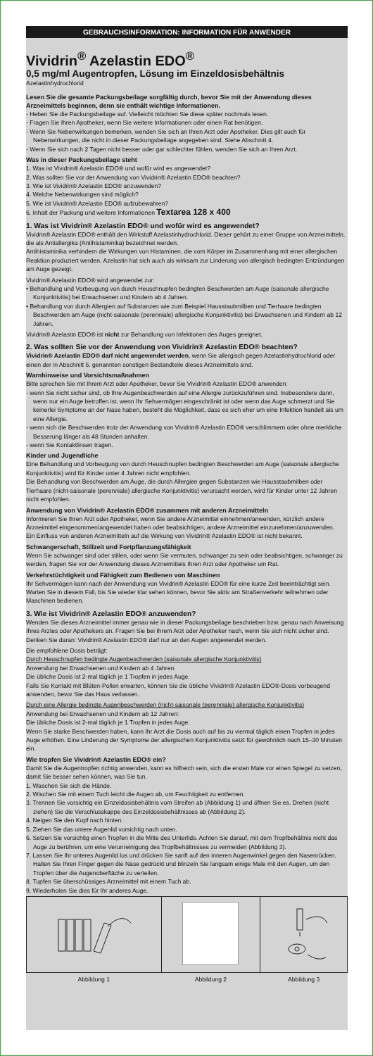GEBRAUCHSINFORMATION: INFORMATION FÜR ANWENDER
Vividrin<sup>®</sup> Azelastin EDO<sup>®</sup>
0,5 mg/ml Augentropfen, Lösung im Einzeldosisbehältnis
Azelastinhydrochlorid
Lesen Sie die gesamte Packungsbeilage sorgfältig durch, bevor Sie mit der Anwendung dieses Arzneimittels beginnen, denn sie enthält wichtige Informationen.
- Heben Sie die Packungsbeilage auf. Vielleicht möchten Sie diese später nochmals lesen.
- Fragen Sie Ihren Apotheker, wenn Sie weitere Informationen oder einen Rat benötigen.
- Wenn Sie Nebenwirkungen bemerken, wenden Sie sich an Ihren Arzt oder Apotheker. Dies gilt auch für Nebenwirkungen, die nicht in dieser Packungsbeilage angegeben sind. Siehe Abschnitt 4.
- Wenn Sie sich nach 2 Tagen nicht besser oder gar schlechter fühlen, wenden Sie sich an Ihren Arzt.
Was in dieser Packungsbeilage steht
1. Was ist Vividrin® Azelastin EDO® und wofür wird es angewendet?
2. Was sollten Sie vor der Anwendung von Vividrin® Azelastin EDO® beachten?
3. Wie ist Vividrin® Azelastin EDO® anzuwenden?
4. Welche Nebenwirkungen sind möglich?
5. Wie ist Vividrin® Azelastin EDO® aufzubewahren?
6. Inhalt der Packung und weitere Informationen Textarea 128 x 400
1. Was ist Vividrin® Azelastin EDO® und wofür wird es angewendet?
Vividrin® Azelastin EDO® enthält den Wirkstoff Azelastinhydrochlorid. Dieser gehört zu einer Gruppe von Arzneimitteln, die als Antiallergika (Antihistaminika) bezeichnet werden.
Antihistaminika verhindern die Wirkungen von Histaminen, die vom Körper im Zusammenhang mit einer allergischen Reaktion produziert werden. Azelastin hat sich auch als wirksam zur Linderung von allergisch bedingten Entzündungen am Auge gezeigt.
Vividrin® Azelastin EDO® wird angewendet zur:
• Behandlung und Vorbeugung von durch Heuschnupfen bedingten Beschwerden am Auge (saisonale allergische Konjunktivitis) bei Erwachsenen und Kindern ab 4 Jahren.
• Behandlung von durch Allergien auf Substanzen wie zum Beispiel Hausstaubmilben und Tierhaare bedingten Beschwerden am Auge (nicht-saisonale (perenniale) allergische Konjunktivitis) bei Erwachsenen und Kindern ab 12 Jahren.
Vividrin® Azelastin EDO® ist nicht zur Behandlung von Infektionen des Auges geeignet.
2. Was sollten Sie vor der Anwendung von Vividrin® Azelastin EDO® beachten?
Vividrin® Azelastin EDO® darf nicht angewendet werden, wenn Sie allergisch gegen Azelastinhydrochlorid oder einen der in Abschnitt 6. genannten sonstigen Bestandteile dieses Arzneimittels sind.
Warnhinweise und Vorsichtsmaßnahmen
Bitte sprechen Sie mit Ihrem Arzt oder Apotheker, bevor Sie Vividrin® Azelastin EDO® anwenden:
- wenn Sie nicht sicher sind, ob Ihre Augenbeschwerden auf eine Allergie zurückzuführen sind. Insbesondere dann, wenn nur ein Auge betroffen ist, wenn Ihr Sehvermögen eingeschränkt ist oder wenn das Auge schmerzt und Sie keinerlei Symptome an der Nase haben, besteht die Möglichkeit, dass es sich eher um eine Infektion handelt als um eine Allergie.
- wenn sich die Beschwerden trotz der Anwendung von Vividrin® Azelastin EDO® verschlimmern oder ohne merkliche Besserung länger als 48 Stunden anhalten.
- wenn Sie Kontaktlinsen tragen.
Kinder und Jugendliche
Eine Behandlung und Vorbeugung von durch Heuschnupfen bedingten Beschwerden am Auge (saisonale allergische Konjunktivitis) wird für Kinder unter 4 Jahren nicht empfohlen.
Die Behandlung von Beschwerden am Auge, die durch Allergien gegen Substanzen wie Hausstaubmilben oder Tierhaare (nicht-saisonale (perenniale) allergische Konjunktivitis) verursacht werden, wird für Kinder unter 12 Jahren nicht empfohlen.
Anwendung von Vividrin® Azelastin EDO® zusammen mit anderen Arzneimitteln
Informieren Sie Ihren Arzt oder Apotheker, wenn Sie andere Arzneimittel einnehmen/anwenden, kürzlich andere Arzneimittel eingenommen/angewendet haben oder beabsichtigen, andere Arzneimittel einzunehmen/anzuwenden.
Ein Einfluss von anderen Arzneimitteln auf die Wirkung von Vividrin® Azelastin EDO® ist nicht bekannt.
Schwangerschaft, Stillzeit und Fortpflanzungsfähigkeit
Wenn Sie schwanger sind oder stillen, oder wenn Sie vermuten, schwanger zu sein oder beabsichtigen, schwanger zu werden, fragen Sie vor der Anwendung dieses Arzneimittels Ihren Arzt oder Apotheker um Rat.
Verkehrstüchtigkeit und Fähigkeit zum Bedienen von Maschinen
Ihr Sehvermögen kann nach der Anwendung von Vividrin® Azelastin EDO® für eine kurze Zeit beeinträchtigt sein. Warten Sie in diesem Fall, bis Sie wieder klar sehen können, bevor Sie aktiv am Straßenverkehr teilnehmen oder Maschinen bedienen.
3. Wie ist Vividrin® Azelastin EDO® anzuwenden?
Wenden Sie dieses Arzneimittel immer genau wie in dieser Packungsbeilage beschrieben bzw. genau nach Anweisung Ihres Arztes oder Apothekers an. Fragen Sie bei Ihrem Arzt oder Apotheker nach, wenn Sie sich nicht sicher sind. Denken Sie daran: Vividrin® Azelastin EDO® darf nur an den Augen angewendet werden.
Die empfohlene Dosis beträgt:
Durch Heuschnupfen bedingte Augenbeschwerden (saisonale allergische Konjunktivitis)
Anwendung bei Erwachsenen und Kindern ab 4 Jahren:
Die übliche Dosis ist 2-mal täglich je 1 Tropfen in jedes Auge.
Falls Sie Kontakt mit Blüten-Pollen erwarten, können Sie die übliche Vividrin® Azelastin EDO®-Dosis vorbeugend anwenden, bevor Sie das Haus verlassen.
Durch eine Allergie bedingte Augenbeschwerden (nicht-saisonale (perenniale) allergische Konjunktivitis)
Anwendung bei Erwachsenen und Kindern ab 12 Jahren:
Die übliche Dosis ist 2-mal täglich je 1 Tropfen in jedes Auge.
Wenn Sie starke Beschwerden haben, kann Ihr Arzt die Dosis auch auf bis zu viermal täglich einen Tropfen in jedes Auge erhöhen. Eine Linderung der Symptome der allergischen Konjunktivitis setzt für gewöhnlich nach 15–30 Minuten ein.
Wie tropfen Sie Vividrin® Azelastin EDO® ein?
Damit Sie die Augentropfen richtig anwenden, kann es hilfreich sein, sich die ersten Male vor einen Spiegel zu setzen, damit Sie besser sehen können, was Sie tun.
1. Waschen Sie sich die Hände.
2. Wischen Sie mit einem Tuch leicht die Augen ab, um Feuchtigkeit zu entfernen.
3. Trennen Sie vorsichtig ein Einzeldosisbehältnis vom Streifen ab (Abbildung 1) und öffnen Sie es. Drehen (nicht ziehen) Sie die Verschlusskappe des Einzeldosisbehältnisses ab (Abbildung 2).
4. Neigen Sie den Kopf nach hinten.
5. Ziehen Sie das untere Augenlid vorsichtig nach unten.
6. Setzen Sie vorsichtig einen Tropfen in die Mitte des Unterlids. Achten Sie darauf, mit dem Tropfbehältnis nicht das Auge zu berühren, um eine Verunreinigung des Tropfbehältnisses zu vermeiden (Abbildung 3).
7. Lassen Sie Ihr unteres Augenlid los und drücken Sie sanft auf den inneren Augenwinkel gegen den Nasenrücken. Halten Sie Ihren Finger gegen die Nase gedrückt und blinzeln Sie langsam einige Male mit den Augen, um den Tropfen über die Augenoberfläche zu verteilen.
8. Tupfen Sie überschüssiges Arzneimittel mit einem Tuch ab.
9. Wiederholen Sie dies für Ihr anderes Auge.
| Abbildung 1 | Abbildung 2 | Abbildung 3 |